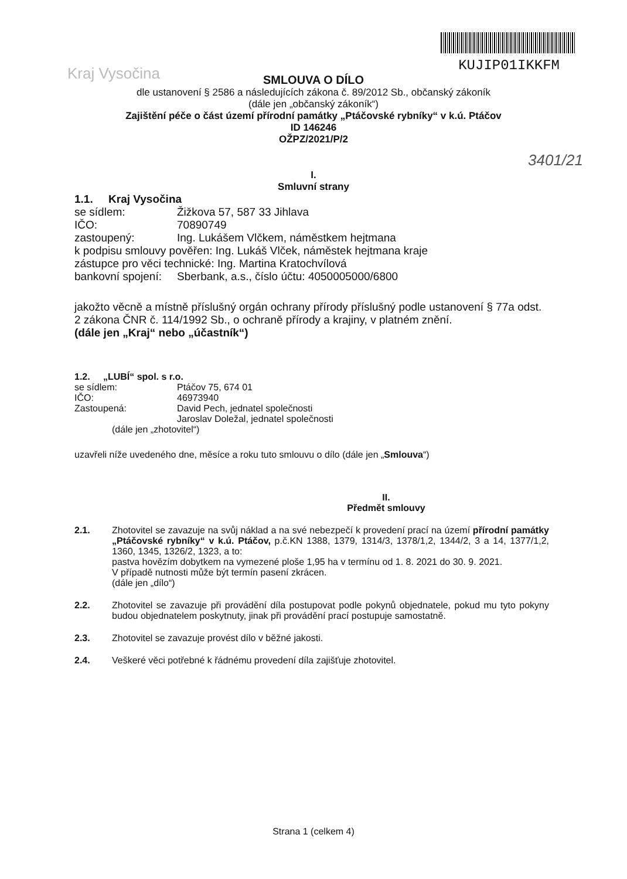Kraj Vysočina KUJIP01IKKFM
SMLOUVA O DÍLO
dle ustanovení § 2586 a následujících zákona č. 89/2012 Sb., občanský zákoník
(dále jen „občanský zákoník“)
Zajištění péče o část území přírodní památky „Ptáčovské rybníky“ v k.ú. Ptáčov
ID 146246
OŽPZ/2021/P/2
3401/21
I.
Smluvní strany
1.1. Kraj Vysočina
se sídlem: Žižkova 57, 587 33 Jihlava
IČO: 70890749
zastoupený: Ing. Lukášem Vlčkem, náměstkem hejtmana
k podpisu smlouvy pověřen: Ing. Lukáš Vlček, náměstek hejtmana kraje
zástupce pro věci technické: Ing. Martina Kratochvílová
bankovní spojení: Sberbank, a.s., číslo účtu: 4050005000/6800
jakožto věcně a místně příslušný orgán ochrany přírody příslušný podle ustanovení § 77a odst. 2 zákona ČNR č. 114/1992 Sb., o ochraně přírody a krajiny, v platném znění.
(dále jen „Kraj“ nebo „účastník“)
1.2. „LUBÍ“ spol. s r.o.
se sídlem: Ptáčov 75, 674 01
IČO: 46973940
Zastoupená: David Pech, jednatel společnosti
Jaroslav Doležal, jednatel společnosti
(dále jen „zhotovitel“)
uzavřeli níže uvedeného dne, měsíce a roku tuto smlouvu o dílo (dále jen „Smlouva“)
II.
Předmět smlouvy
2.1. Zhotovitel se zavazuje na svůj náklad a na své nebezpečí k provedení prací na území přírodní památky „Ptáčovské rybníky“ v k.ú. Ptáčov, p.č.KN 1388, 1379, 1314/3, 1378/1,2, 1344/2, 3 a 14, 1377/1,2, 1360, 1345, 1326/2, 1323, a to:
pastva hovězím dobytkem na vymezené ploše 1,95 ha v termínu od 1. 8. 2021 do 30. 9. 2021.
V případě nutnosti může být termín pasení zkrácen.
(dále jen „dílo“)
2.2. Zhotovitel se zavazuje při provádění díla postupovat podle pokynů objednatele, pokud mu tyto pokyny budou objednatelem poskytnuty, jinak při provádění prací postupuje samostatně.
2.3. Zhotovitel se zavazuje provést dílo v běžné jakosti.
2.4. Veškeré věci potřebné k řádnému provedení díla zajišťuje zhotovitel.
Strana 1 (celkem 4)